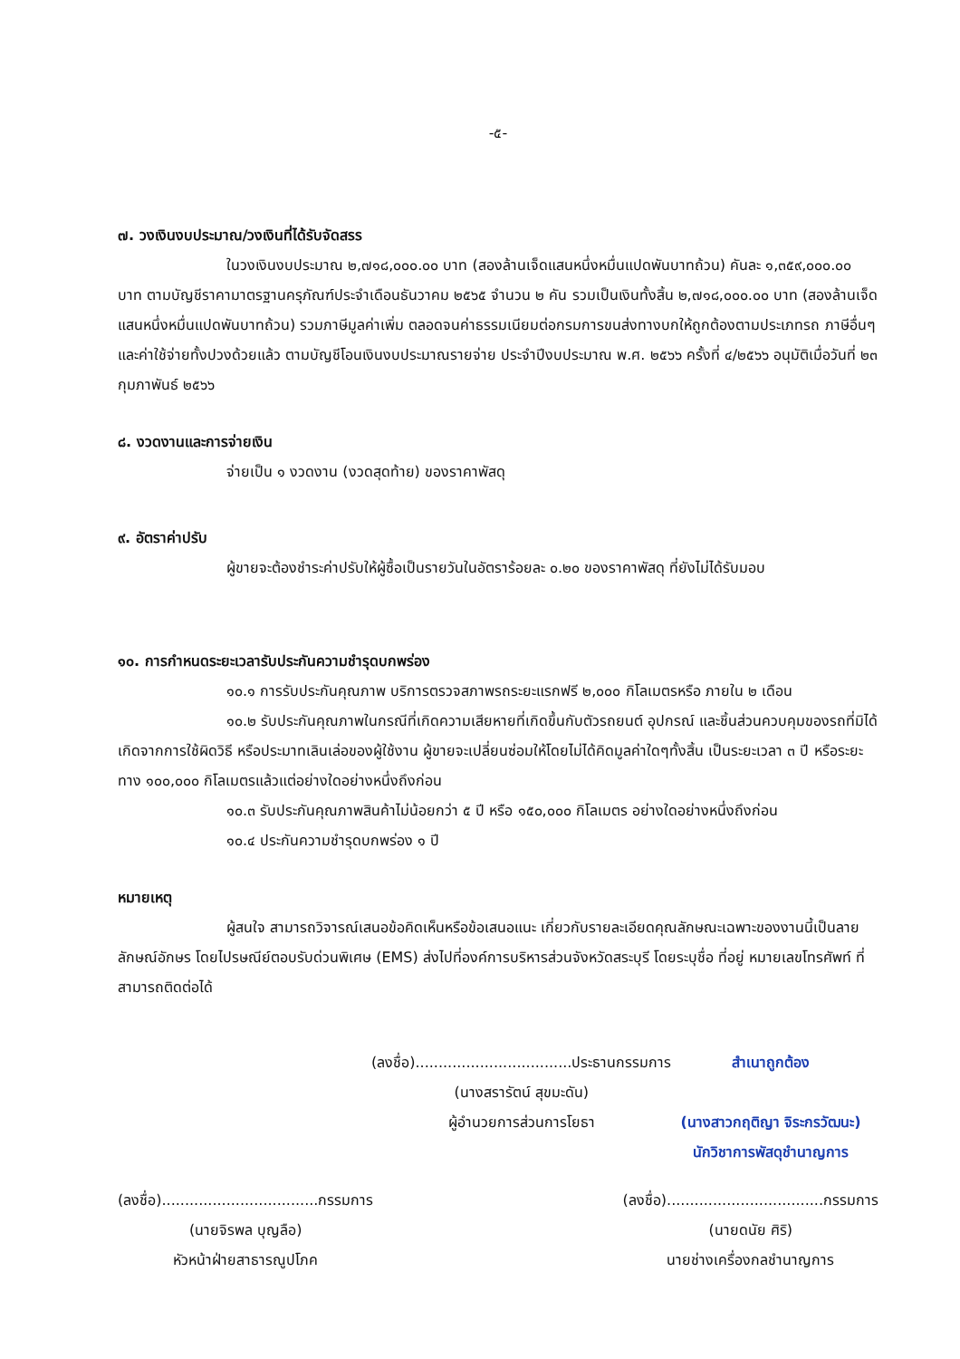-๕-
๗. วงเงินงบประมาณ/วงเงินที่ได้รับจัดสรร
ในวงเงินงบประมาณ ๒,๗๑๘,๐๐๐.๐๐ บาท (สองล้านเจ็ดแสนหนึ่งหมื่นแปดพันบาทถ้วน) คันละ ๑,๓๕๙,๐๐๐.๐๐ บาท ตามบัญชีราคามาตรฐานครุภัณฑ์ประจำเดือนธันวาคม ๒๕๖๕ จำนวน ๒ คัน รวมเป็นเงินทั้งสิ้น ๒,๗๑๘,๐๐๐.๐๐ บาท (สองล้านเจ็ดแสนหนึ่งหมื่นแปดพันบาทถ้วน) รวมภาษีมูลค่าเพิ่ม ตลอดจนค่าธรรมเนียมต่อกรมการขนส่งทางบกให้ถูกต้องตามประเภทรถ ภาษีอื่นๆ และค่าใช้จ่ายทั้งปวงด้วยแล้ว ตามบัญชีโอนเงินงบประมาณรายจ่าย ประจำปีงบประมาณ พ.ศ. ๒๕๖๖ ครั้งที่ ๔/๒๕๖๖ อนุมัติเมื่อวันที่ ๒๓ กุมภาพันธ์ ๒๕๖๖
๘. งวดงานและการจ่ายเงิน
จ่ายเป็น ๑ งวดงาน (งวดสุดท้าย) ของราคาพัสดุ
๙. อัตราค่าปรับ
ผู้ขายจะต้องชำระค่าปรับให้ผู้ซื้อเป็นรายวันในอัตราร้อยละ ๐.๒๐ ของราคาพัสดุ ที่ยังไม่ได้รับมอบ
๑๐. การกำหนดระยะเวลารับประกันความชำรุดบกพร่อง
๑๐.๑ การรับประกันคุณภาพ บริการตรวจสภาพรถระยะแรกฟรี ๒,๐๐๐ กิโลเมตรหรือ ภายใน ๒ เดือน
๑๐.๒ รับประกันคุณภาพในกรณีที่เกิดความเสียหายที่เกิดขึ้นกับตัวรถยนต์ อุปกรณ์ และชิ้นส่วนควบคุมของรถที่มิได้เกิดจากการใช้ผิดวิธี หรือประมาทเลินเล่อของผู้ใช้งาน ผู้ขายจะเปลี่ยนซ่อมให้โดยไม่ได้คิดมูลค่าใดๆทั้งสิ้น เป็นระยะเวลา ๓ ปี หรือระยะทาง ๑๐๐,๐๐๐ กิโลเมตรแล้วแต่อย่างใดอย่างหนึ่งถึงก่อน
๑๐.๓ รับประกันคุณภาพสินค้าไม่น้อยกว่า ๕ ปี หรือ ๑๕๐,๐๐๐ กิโลเมตร อย่างใดอย่างหนึ่งถึงก่อน
๑๐.๔ ประกันความชำรุดบกพร่อง ๑ ปี
หมายเหตุ
ผู้สนใจ สามารถวิจารณ์เสนอข้อคิดเห็นหรือข้อเสนอแนะ เกี่ยวกับรายละเอียดคุณลักษณะเฉพาะของงานนี้เป็นลายลักษณ์อักษร โดยไปรษณีย์ตอบรับด่วนพิเศษ (EMS) ส่งไปที่องค์การบริหารส่วนจังหวัดสระบุรี โดยระบุชื่อ ที่อยู่ หมายเลขโทรศัพท์ ที่สามารถติดต่อได้
(ลงชื่อ)..................................ประธานกรรมการ
(นางสรารัตน์ สุขมะดัน)
ผู้อำนวยการส่วนการโยธา
สำเนาถูกต้อง
(นางสาวกฤติญา จิระกรวัฒนะ)
นักวิชาการพัสดุชำนาญการ
(ลงชื่อ)..................................กรรมการ
(นายจิรพล บุญลือ)
หัวหน้าฝ่ายสาธารณูปโภค
(ลงชื่อ)..................................กรรมการ
(นายดนัย ศิริ)
นายช่างเครื่องกลชำนาญการ